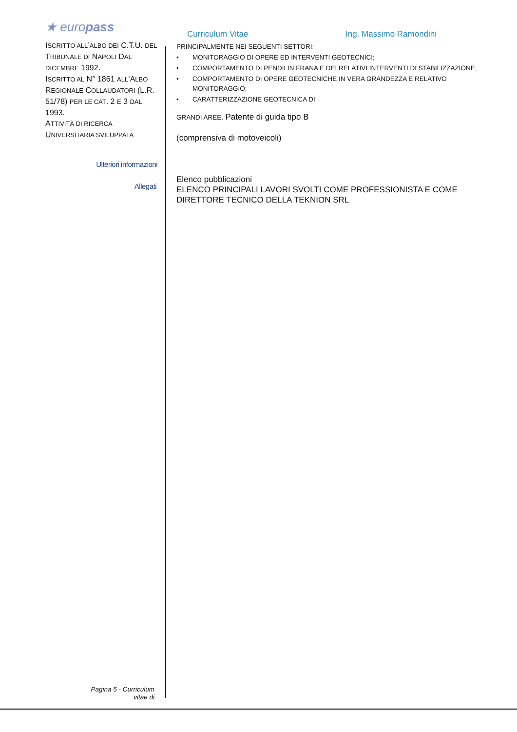★ europass
ISCRITTO ALL’ALBO DEI C.T.U. DEL TRIBUNALE DI NAPOLI DAL DICEMBRE 1992.
ISCRITTO AL N° 1861 ALL’ALBO REGIONALE COLLAUDATORI (L.R. 51/78) PER LE CAT. 2 E 3 DAL 1993.
ATTIVITÀ DI RICERCA UNIVERSITARIA SVILUPPATA
Ulteriori informazioni
Allegati
Pagina 5 - Curriculum
vitae di
Curriculum Vitae Ing. Massimo Ramondini
PRINCIPALMENTE NEI SEGUENTI SETTORI:
• MONITORAGGIO DI OPERE ED INTERVENTI GEOTECNICI;
• COMPORTAMENTO DI PENDII IN FRANA E DEI RELATIVI INTERVENTI DI STABILIZZAZIONE;
• COMPORTAMENTO DI OPERE GEOTECNICHE IN VERA GRANDEZZA E RELATIVO MONITORAGGIO;
• CARATTERIZZAZIONE GEOTECNICA DI
GRANDI AREE. Patente di guida tipo B
(comprensiva di motoveicoli)
Elenco pubblicazioni
ELENCO PRINCIPALI LAVORI SVOLTI COME PROFESSIONISTA E COME DIRETTORE TECNICO DELLA TEKNION SRL